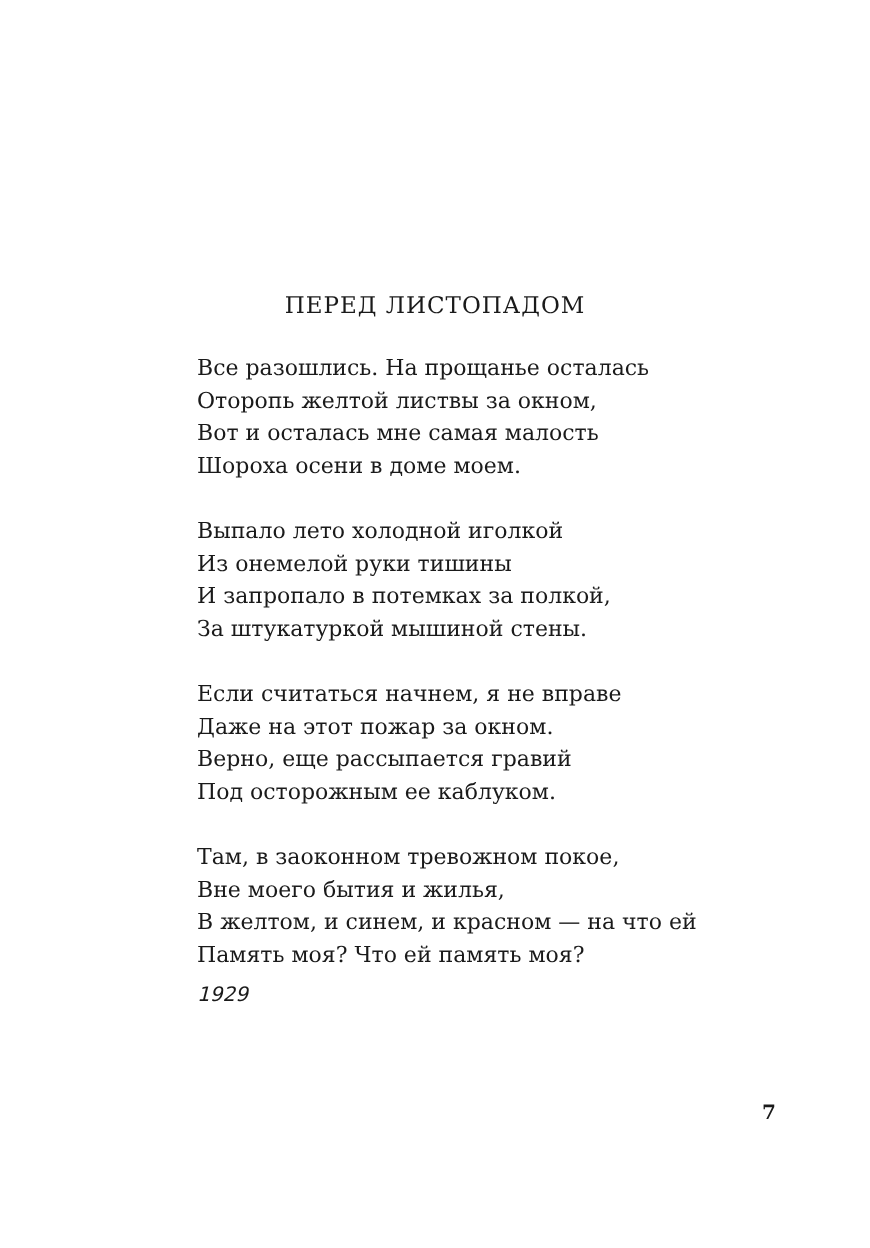ПЕРЕД ЛИСТОПАДОМ
Все разошлись. На прощанье осталась
Оторопь желтой листвы за окном,
Вот и осталась мне самая малость
Шороха осени в доме моем.
Выпало лето холодной иголкой
Из онемелой руки тишины
И запропало в потемках за полкой,
За штукатуркой мышиной стены.
Если считаться начнем, я не вправе
Даже на этот пожар за окном.
Верно, еще рассыпается гравий
Под осторожным ее каблуком.
Там, в заоконном тревожном покое,
Вне моего бытия и жилья,
В желтом, и синем, и красном — на что ей
Память моя? Что ей память моя?
1929
7